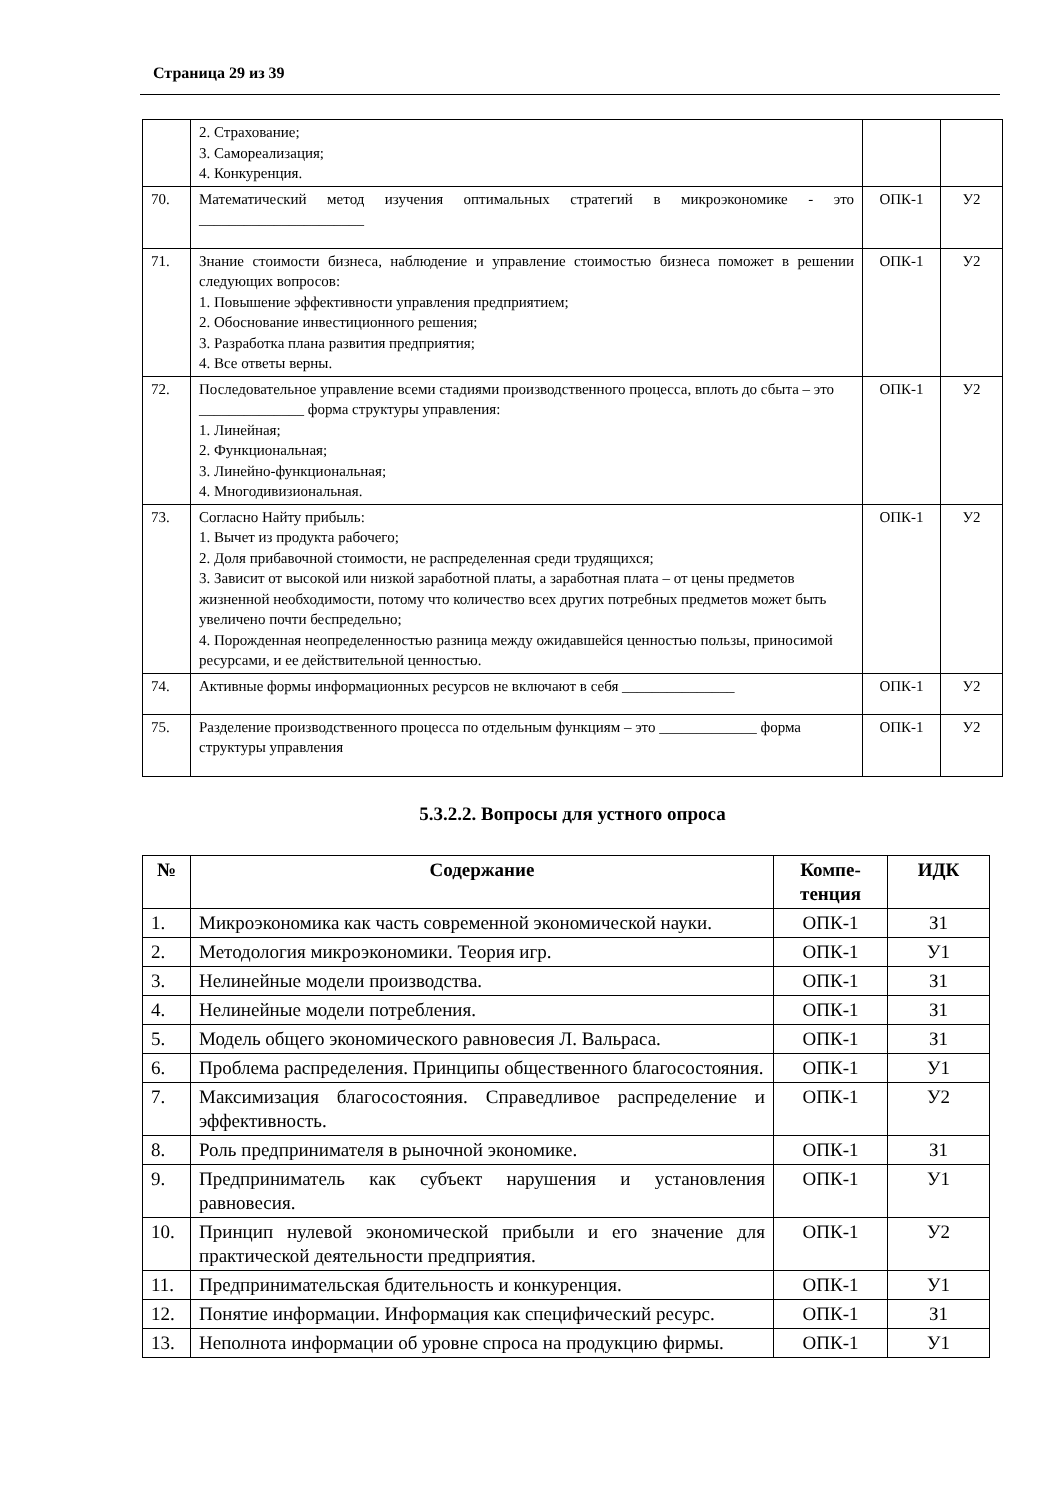Страница 29 из 39
| | 2. Страхование; 3. Самореализация; 4. Конкуренция. | | |
| 70. | Математический метод изучения оптимальных стратегий в микроэкономике - это ______________________ | ОПК-1 | У2 |
| 71. | Знание стоимости бизнеса, наблюдение и управление стоимостью бизнеса поможет в решении следующих вопросов: 1. Повышение эффективности управления предприятием; 2. Обоснование инвестиционного решения; 3. Разработка плана развития предприятия; 4. Все ответы верны. | ОПК-1 | У2 |
| 72. | Последовательное управление всеми стадиями производственного процесса, вплоть до сбыта – это ______________ форма структуры управления: 1. Линейная; 2. Функциональная; 3. Линейно-функциональная; 4. Многодивизиональная. | ОПК-1 | У2 |
| 73. | Согласно Найту прибыль: 1. Вычет из продукта рабочего; 2. Доля прибавочной стоимости, не распределенная среди трудящихся; 3. Зависит от высокой или низкой заработной платы, а заработная плата – от цены предметов жизненной необходимости, потому что количество всех других потребных предметов может быть увеличено почти беспредельно; 4. Порожденная неопределенностью разница между ожидавшейся ценностью пользы, приносимой ресурсами, и ее действительной ценностью. | ОПК-1 | У2 |
| 74. | Активные формы информационных ресурсов не включают в себя _______________ | ОПК-1 | У2 |
| 75. | Разделение производственного процесса по отдельным функциям – это _____________ форма структуры управления | ОПК-1 | У2 |
5.3.2.2. Вопросы для устного опроса
| № | Содержание | Компе- тенция | ИДК |
| --- | --- | --- | --- |
| 1. | Микроэкономика как часть современной экономической науки. | ОПК-1 | З1 |
| 2. | Методология микроэкономики. Теория игр. | ОПК-1 | У1 |
| 3. | Нелинейные модели производства. | ОПК-1 | З1 |
| 4. | Нелинейные модели потребления. | ОПК-1 | З1 |
| 5. | Модель общего экономического равновесия Л. Вальраса. | ОПК-1 | З1 |
| 6. | Проблема распределения. Принципы общественного благосостояния. | ОПК-1 | У1 |
| 7. | Максимизация благосостояния. Справедливое распределение и эффективность. | ОПК-1 | У2 |
| 8. | Роль предпринимателя в рыночной экономике. | ОПК-1 | З1 |
| 9. | Предприниматель как субъект нарушения и установления равновесия. | ОПК-1 | У1 |
| 10. | Принцип нулевой экономической прибыли и его значение для практической деятельности предприятия. | ОПК-1 | У2 |
| 11. | Предпринимательская бдительность и конкуренция. | ОПК-1 | У1 |
| 12. | Понятие информации. Информация как специфический ресурс. | ОПК-1 | З1 |
| 13. | Неполнота информации об уровне спроса на продукцию фирмы. | ОПК-1 | У1 |